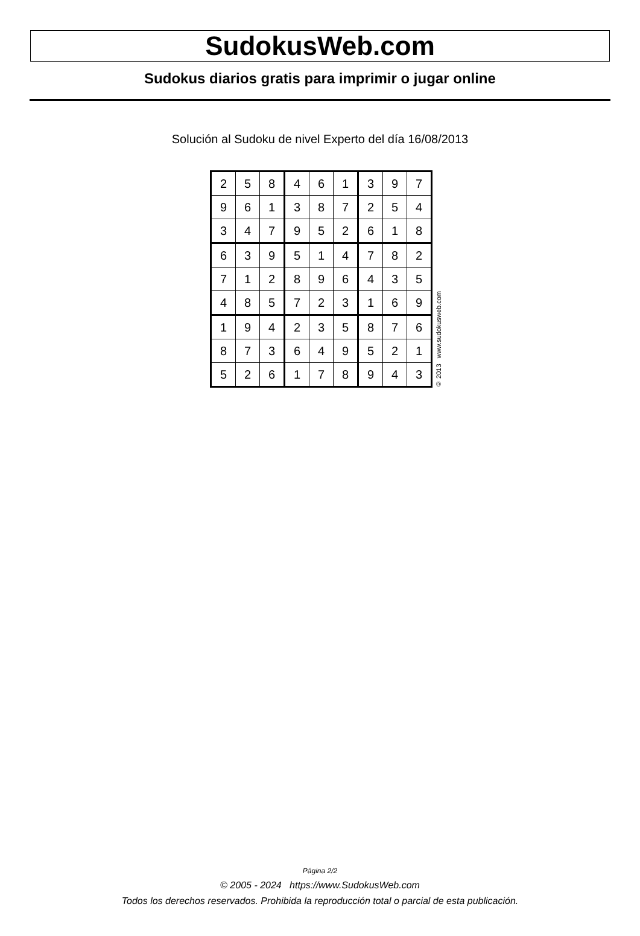SudokusWeb.com
Sudokus diarios gratis para imprimir o jugar online
Solución al Sudoku de nivel Experto del día 16/08/2013
| 2 | 5 | 8 | 4 | 6 | 1 | 3 | 9 | 7 |
| 9 | 6 | 1 | 3 | 8 | 7 | 2 | 5 | 4 |
| 3 | 4 | 7 | 9 | 5 | 2 | 6 | 1 | 8 |
| 6 | 3 | 9 | 5 | 1 | 4 | 7 | 8 | 2 |
| 7 | 1 | 2 | 8 | 9 | 6 | 4 | 3 | 5 |
| 4 | 8 | 5 | 7 | 2 | 3 | 1 | 6 | 9 |
| 1 | 9 | 4 | 2 | 3 | 5 | 8 | 7 | 6 |
| 8 | 7 | 3 | 6 | 4 | 9 | 5 | 2 | 1 |
| 5 | 2 | 6 | 1 | 7 | 8 | 9 | 4 | 3 |
© 2013 www.sudokusweb.com
Página 2/2
© 2005 - 2024 https://www.SudokusWeb.com
Todos los derechos reservados. Prohibida la reproducción total o parcial de esta publicación.